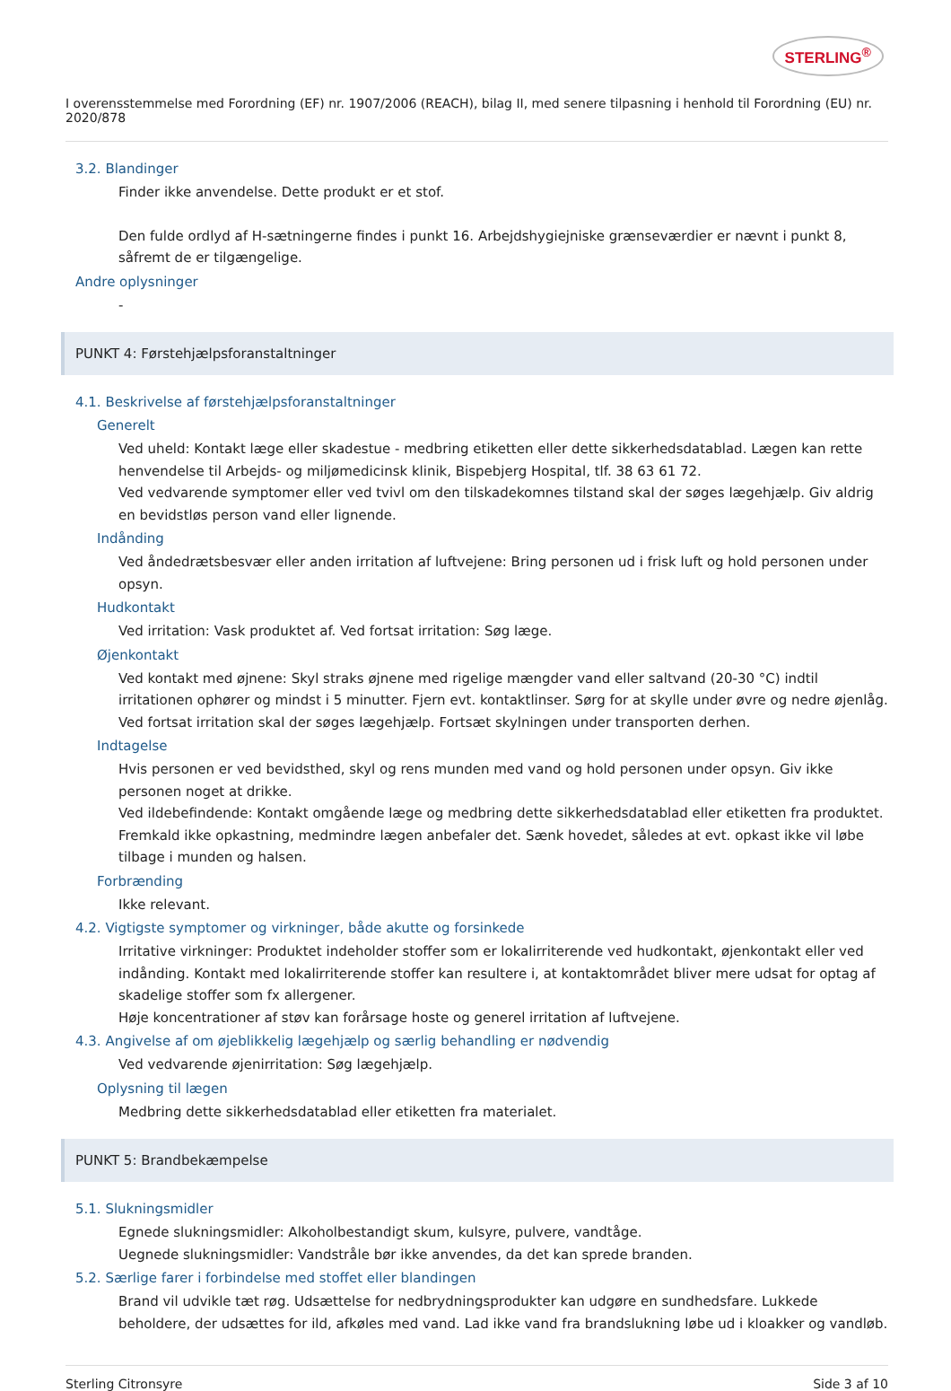STERLING<sup>®</sup>
I overensstemmelse med Forordning (EF) nr. 1907/2006 (REACH), bilag II, med senere tilpasning i henhold til Forordning (EU) nr. 2020/878
3.2. Blandinger
Finder ikke anvendelse. Dette produkt er et stof.
Den fulde ordlyd af H-sætningerne findes i punkt 16. Arbejdshygiejniske grænseværdier er nævnt i punkt 8, såfremt de er tilgængelige.
Andre oplysninger
-
PUNKT 4: Førstehjælpsforanstaltninger
4.1. Beskrivelse af førstehjælpsforanstaltninger
Generelt
Ved uheld: Kontakt læge eller skadestue - medbring etiketten eller dette sikkerhedsdatablad. Lægen kan rette henvendelse til Arbejds- og miljømedicinsk klinik, Bispebjerg Hospital, tlf. 38 63 61 72.
Ved vedvarende symptomer eller ved tvivl om den tilskadekomnes tilstand skal der søges lægehjælp. Giv aldrig en bevidstløs person vand eller lignende.
Indånding
Ved åndedrætsbesvær eller anden irritation af luftvejene: Bring personen ud i frisk luft og hold personen under opsyn.
Hudkontakt
Ved irritation: Vask produktet af. Ved fortsat irritation: Søg læge.
Øjenkontakt
Ved kontakt med øjnene: Skyl straks øjnene med rigelige mængder vand eller saltvand (20-30 °C) indtil irritationen ophører og mindst i 5 minutter. Fjern evt. kontaktlinser. Sørg for at skylle under øvre og nedre øjenlåg. Ved fortsat irritation skal der søges lægehjælp. Fortsæt skylningen under transporten derhen.
Indtagelse
Hvis personen er ved bevidsthed, skyl og rens munden med vand og hold personen under opsyn. Giv ikke personen noget at drikke.
Ved ildebefindende: Kontakt omgående læge og medbring dette sikkerhedsdatablad eller etiketten fra produktet. Fremkald ikke opkastning, medmindre lægen anbefaler det. Sænk hovedet, således at evt. opkast ikke vil løbe tilbage i munden og halsen.
Forbrænding
Ikke relevant.
4.2. Vigtigste symptomer og virkninger, både akutte og forsinkede
Irritative virkninger: Produktet indeholder stoffer som er lokalirriterende ved hudkontakt, øjenkontakt eller ved indånding. Kontakt med lokalirriterende stoffer kan resultere i, at kontaktområdet bliver mere udsat for optag af skadelige stoffer som fx allergener.
Høje koncentrationer af støv kan forårsage hoste og generel irritation af luftvejene.
4.3. Angivelse af om øjeblikkelig lægehjælp og særlig behandling er nødvendig
Ved vedvarende øjenirritation: Søg lægehjælp.
Oplysning til lægen
Medbring dette sikkerhedsdatablad eller etiketten fra materialet.
PUNKT 5: Brandbekæmpelse
5.1. Slukningsmidler
Egnede slukningsmidler: Alkoholbestandigt skum, kulsyre, pulvere, vandtåge.
Uegnede slukningsmidler: Vandstråle bør ikke anvendes, da det kan sprede branden.
5.2. Særlige farer i forbindelse med stoffet eller blandingen
Brand vil udvikle tæt røg. Udsættelse for nedbrydningsprodukter kan udgøre en sundhedsfare. Lukkede beholdere, der udsættes for ild, afkøles med vand. Lad ikke vand fra brandslukning løbe ud i kloakker og vandløb.
Sterling Citronsyre Side 3 af 10